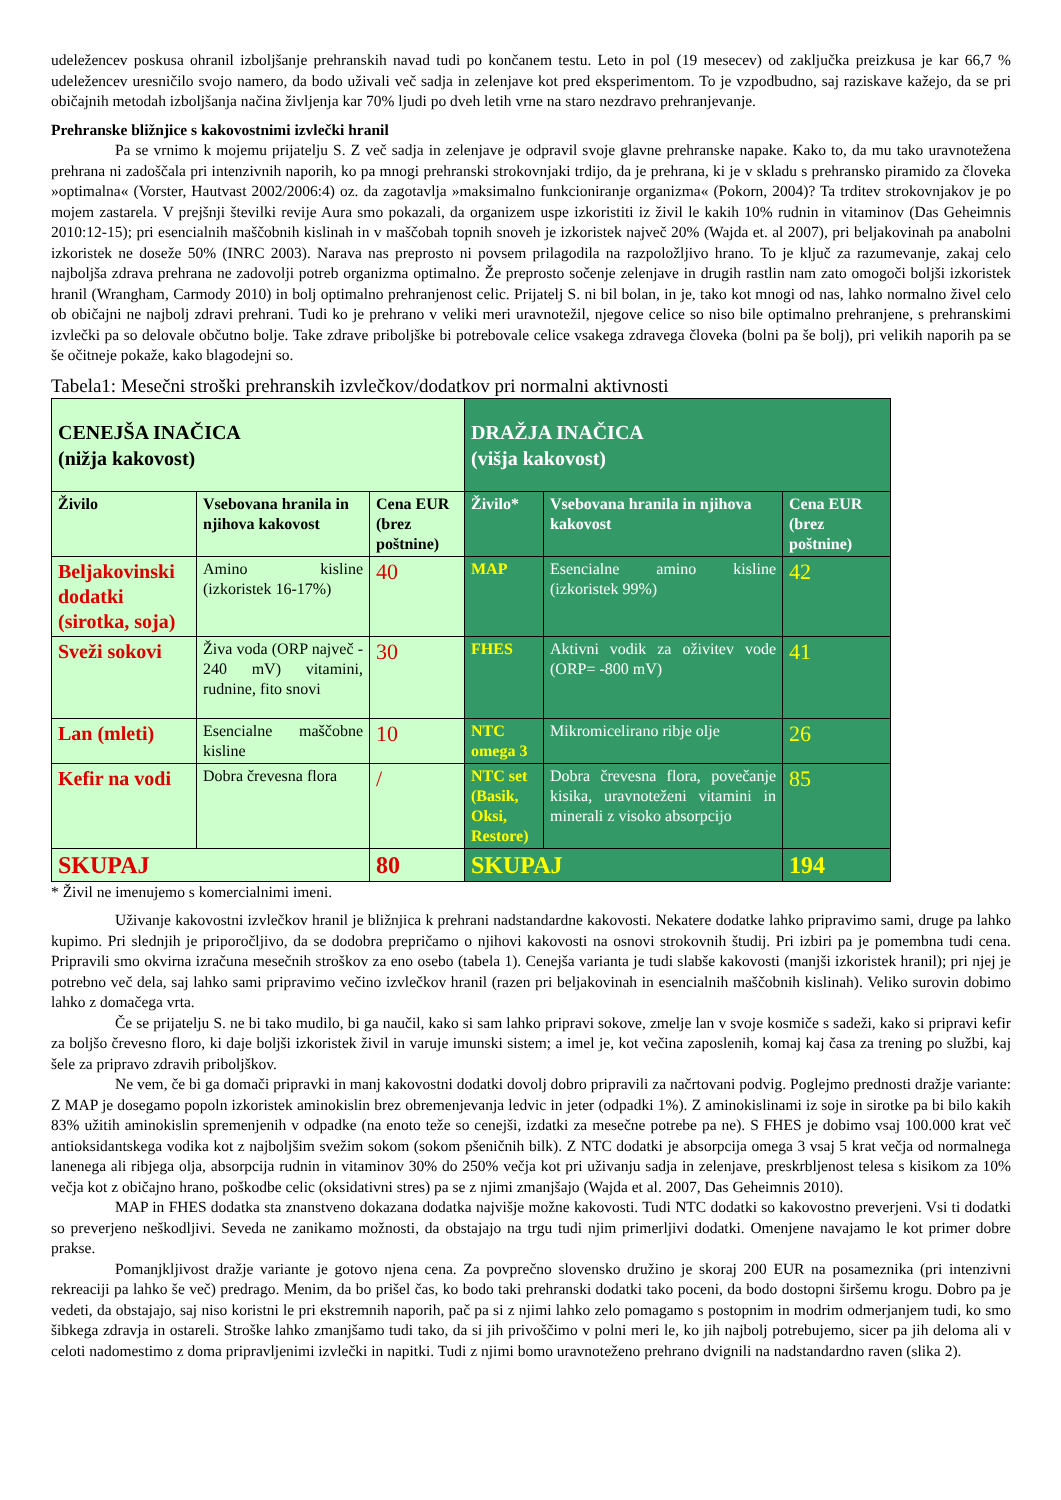udeležencev poskusa ohranil izboljšanje prehranskih navad tudi po končanem testu. Leto in pol (19 mesecev) od zaključka preizkusa je kar 66,7 % udeležencev uresničilo svojo namero, da bodo uživali več sadja in zelenjave kot pred eksperimentom. To je vzpodbudno, saj raziskave kažejo, da se pri običajnih metodah izboljšanja načina življenja kar 70% ljudi po dveh letih vrne na staro nezdravo prehranjevanje.
Prehranske bližnjice s kakovostnimi izvlečki hranil
Pa se vrnimo k mojemu prijatelju S. Z več sadja in zelenjave je odpravil svoje glavne prehranske napake. Kako to, da mu tako uravnotežena prehrana ni zadoščala pri intenzivnih naporih, ko pa mnogi prehranski strokovnjaki trdijo, da je prehrana, ki je v skladu s prehransko piramido za človeka »optimalna« (Vorster, Hautvast 2002/2006:4) oz. da zagotavlja »maksimalno funkcioniranje organizma« (Pokorn, 2004)? Ta trditev strokovnjakov je po mojem zastarela. V prejšnji številki revije Aura smo pokazali, da organizem uspe izkoristiti iz živil le kakih 10% rudnin in vitaminov (Das Geheimnis 2010:12-15); pri esencialnih maščobnih kislinah in v maščobah topnih snoveh je izkoristek največ 20% (Wajda et. al 2007), pri beljakovinah pa anabolni izkoristek ne doseže 50% (INRC 2003). Narava nas preprosto ni povsem prilagodila na razpoložljivo hrano. To je ključ za razumevanje, zakaj celo najboljša zdrava prehrana ne zadovolji potreb organizma optimalno. Že preprosto sočenje zelenjave in drugih rastlin nam zato omogoči boljši izkoristek hranil (Wrangham, Carmody 2010) in bolj optimalno prehranjenost celic. Prijatelj S. ni bil bolan, in je, tako kot mnogi od nas, lahko normalno živel celo ob običajni ne najbolj zdravi prehrani. Tudi ko je prehrano v veliki meri uravnotežil, njegove celice so niso bile optimalno prehranjene, s prehranskimi izvlečki pa so delovale občutno bolje. Take zdrave priboljške bi potrebovale celice vsakega zdravega človeka (bolni pa še bolj), pri velikih naporih pa se še očitneje pokaže, kako blagodejni so.
Tabela1: Mesečni stroški prehranskih izvlečkov/dodatkov pri normalni aktivnosti
| CENEJŠA INAČICA (nižja kakovost) | | | DRAŽJA INAČICA (višja kakovost) | | |
| Živilo | Vsebovana hranila in njihova kakovost | Cena EUR (brez poštnine) | Živilo* | Vsebovana hranila in njihova kakovost | Cena EUR (brez poštnine) |
| Beljakovinski dodatki (sirotka, soja) | Amino kisline (izkoristek 16-17%) | 40 | MAP | Esencialne amino kisline (izkoristek 99%) | 42 |
| Sveži sokovi | Živa voda (ORP največ - 240 mV) vitamini, rudnine, fito snovi | 30 | FHES | Aktivni vodik za oživitev vode (ORP= -800 mV) | 41 |
| Lan (mleti) | Esencialne maščobne kisline | 10 | NTC omega 3 | Mikromicelirano ribje olje | 26 |
| Kefir na vodi | Dobra črevesna flora | / | NTC set (Basik, Oksi, Restore) | Dobra črevesna flora, povečanje kisika, uravnoteženi vitamini in minerali z visoko absorpcijo | 85 |
| SKUPAJ | | 80 | SKUPAJ | | 194 |
* Živil ne imenujemo s komercialnimi imeni.
Uživanje kakovostni izvlečkov hranil je bližnjica k prehrani nadstandardne kakovosti. Nekatere dodatke lahko pripravimo sami, druge pa lahko kupimo. Pri slednjih je priporočljivo, da se dodobra prepričamo o njihovi kakovosti na osnovi strokovnih študij. Pri izbiri pa je pomembna tudi cena. Pripravili smo okvirna izračuna mesečnih stroškov za eno osebo (tabela 1). Cenejša varianta je tudi slabše kakovosti (manjši izkoristek hranil); pri njej je potrebno več dela, saj lahko sami pripravimo večino izvlečkov hranil (razen pri beljakovinah in esencialnih maščobnih kislinah). Veliko surovin dobimo lahko z domačega vrta.
Če se prijatelju S. ne bi tako mudilo, bi ga naučil, kako si sam lahko pripravi sokove, zmelje lan v svoje kosmiče s sadeži, kako si pripravi kefir za boljšo črevesno floro, ki daje boljši izkoristek živil in varuje imunski sistem; a imel je, kot večina zaposlenih, komaj kaj časa za trening po službi, kaj šele za pripravo zdravih priboljškov.
Ne vem, če bi ga domači pripravki in manj kakovostni dodatki dovolj dobro pripravili za načrtovani podvig. Poglejmo prednosti dražje variante: Z MAP je dosegamo popoln izkoristek aminokislin brez obremenjevanja ledvic in jeter (odpadki 1%). Z aminokislinami iz soje in sirotke pa bi bilo kakih 83% užitih aminokislin spremenjenih v odpadke (na enoto teže so cenejši, izdatki za mesečne potrebe pa ne). S FHES je dobimo vsaj 100.000 krat več antioksidantskega vodika kot z najboljšim svežim sokom (sokom pšeničnih bilk). Z NTC dodatki je absorpcija omega 3 vsaj 5 krat večja od normalnega lanenega ali ribjega olja, absorpcija rudnin in vitaminov 30% do 250% večja kot pri uživanju sadja in zelenjave, preskrbljenost telesa s kisikom za 10% večja kot z običajno hrano, poškodbe celic (oksidativni stres) pa se z njimi zmanjšajo (Wajda et al. 2007, Das Geheimnis 2010).
MAP in FHES dodatka sta znanstveno dokazana dodatka najvišje možne kakovosti. Tudi NTC dodatki so kakovostno preverjeni. Vsi ti dodatki so preverjeno neškodljivi. Seveda ne zanikamo možnosti, da obstajajo na trgu tudi njim primerljivi dodatki. Omenjene navajamo le kot primer dobre prakse.
Pomanjkljivost dražje variante je gotovo njena cena. Za povprečno slovensko družino je skoraj 200 EUR na posameznika (pri intenzivni rekreaciji pa lahko še več) predrago. Menim, da bo prišel čas, ko bodo taki prehranski dodatki tako poceni, da bodo dostopni širšemu krogu. Dobro pa je vedeti, da obstajajo, saj niso koristni le pri ekstremnih naporih, pač pa si z njimi lahko zelo pomagamo s postopnim in modrim odmerjanjem tudi, ko smo šibkega zdravja in ostareli. Stroške lahko zmanjšamo tudi tako, da si jih privoščimo v polni meri le, ko jih najbolj potrebujemo, sicer pa jih deloma ali v celoti nadomestimo z doma pripravljenimi izvlečki in napitki. Tudi z njimi bomo uravnoteženo prehrano dvignili na nadstandardno raven (slika 2).